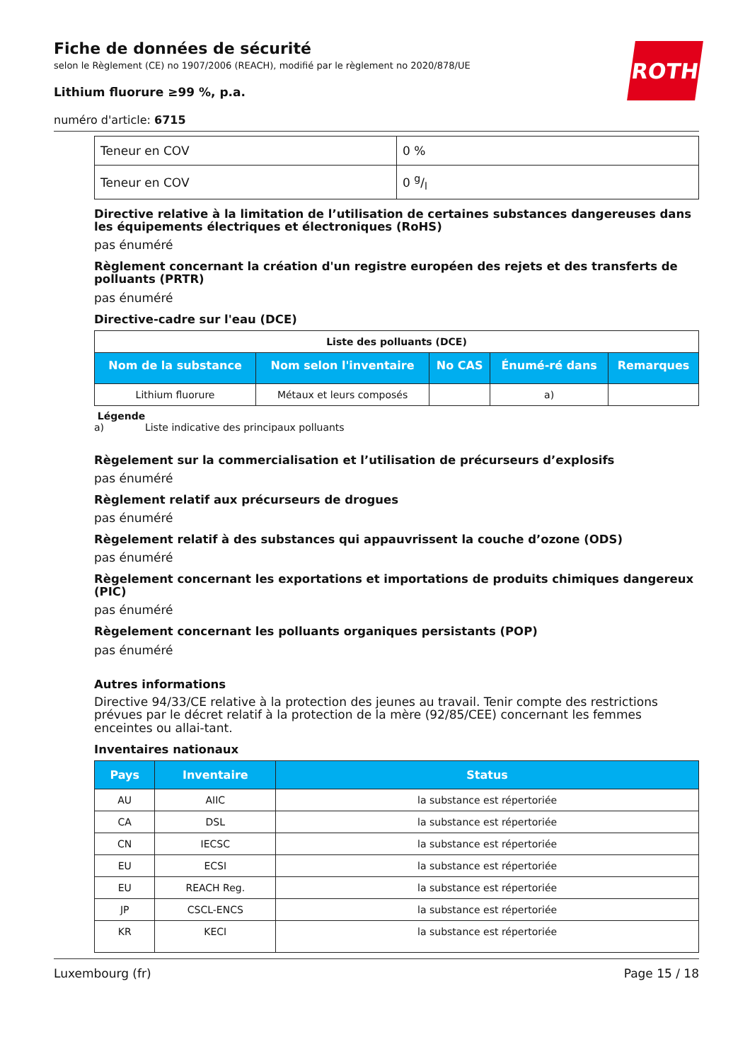ROTH
Fiche de données de sécurité
selon le Règlement (CE) no 1907/2006 (REACH), modifié par le règlement no 2020/878/UE
Lithium fluorure ≥99 %, p.a.
numéro d'article: 6715
| Teneur en COV | 0 % |
| Teneur en COV | 0 g/l |
Directive relative à la limitation de l’utilisation de certaines substances dangereuses dans les équipements électriques et électroniques (RoHS)
pas énuméré
Règlement concernant la création d'un registre européen des rejets et des transferts de polluants (PRTR)
pas énuméré
Directive-cadre sur l'eau (DCE)
| Liste des polluants (DCE) | | | | |
| Nom de la substance | Nom selon l'inventaire | No CAS | Énumé-ré dans | Remarques |
| Lithium fluorure | Métaux et leurs composés | | a) | |
Légende
a) Liste indicative des principaux polluants
Règelement sur la commercialisation et l’utilisation de précurseurs d’explosifs
pas énuméré
Règlement relatif aux précurseurs de drogues
pas énuméré
Règelement relatif à des substances qui appauvrissent la couche d’ozone (ODS)
pas énuméré
Règelement concernant les exportations et importations de produits chimiques dangereux (PIC)
pas énuméré
Règelement concernant les polluants organiques persistants (POP)
pas énuméré
Autres informations
Directive 94/33/CE relative à la protection des jeunes au travail. Tenir compte des restrictions prévues par le décret relatif à la protection de la mère (92/85/CEE) concernant les femmes enceintes ou allai-tant.
Inventaires nationaux
| Pays | Inventaire | Status |
| --- | --- | --- |
| AU | AIIC | la substance est répertoriée |
| CA | DSL | la substance est répertoriée |
| CN | IECSC | la substance est répertoriée |
| EU | ECSI | la substance est répertoriée |
| EU | REACH Reg. | la substance est répertoriée |
| JP | CSCL-ENCS | la substance est répertoriée |
| KR | KECI | la substance est répertoriée |
Luxembourg (fr) Page 15 / 18